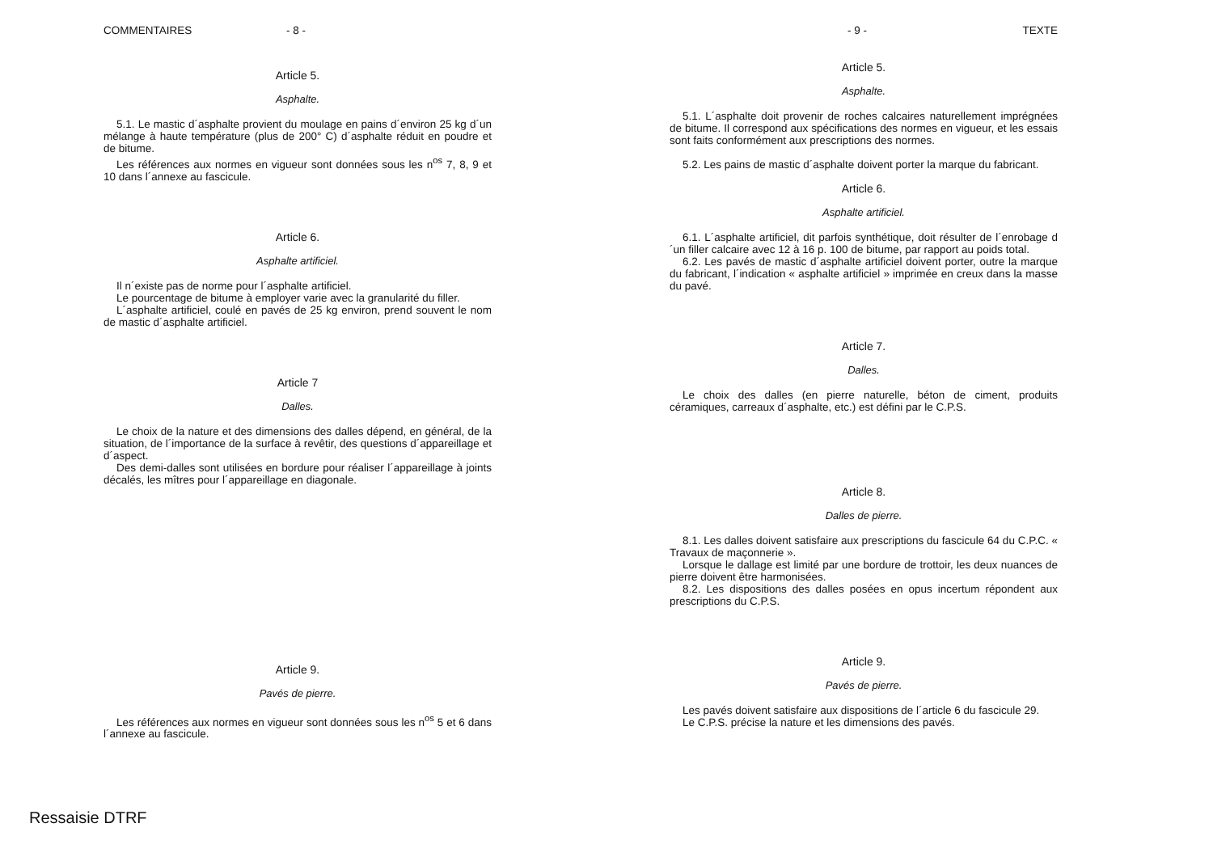COMMENTAIRES - 8 -
Article 5.
Asphalte.
5.1. Le mastic d´asphalte provient du moulage en pains d´environ 25 kg d´un mélange à haute température (plus de 200° C) d´asphalte réduit en poudre et de bitume.
Les références aux normes en vigueur sont données sous les n<sup>os</sup> 7, 8, 9 et 10 dans l´annexe au fascicule.
Article 6.
Asphalte artificiel.
Il n´existe pas de norme pour l´asphalte artificiel.
Le pourcentage de bitume à employer varie avec la granularité du filler.
L´asphalte artificiel, coulé en pavés de 25 kg environ, prend souvent le nom de mastic d´asphalte artificiel.
Article 7
Dalles.
Le choix de la nature et des dimensions des dalles dépend, en général, de la situation, de l´importance de la surface à revêtir, des questions d´appareillage et d´aspect.
Des demi-dalles sont utilisées en bordure pour réaliser l´appareillage à joints décalés, les mîtres pour l´appareillage en diagonale.
Article 9.
Pavés de pierre.
Les références aux normes en vigueur sont données sous les n<sup>os</sup> 5 et 6 dans l´annexe au fascicule.
- 9 - TEXTE
Article 5.
Asphalte.
5.1. L´asphalte doit provenir de roches calcaires naturellement imprégnées de bitume. Il correspond aux spécifications des normes en vigueur, et les essais sont faits conformément aux prescriptions des normes.
5.2. Les pains de mastic d´asphalte doivent porter la marque du fabricant.
Article 6.
Asphalte artificiel.
6.1. L´asphalte artificiel, dit parfois synthétique, doit résulter de l´enrobage d´un filler calcaire avec 12 à 16 p. 100 de bitume, par rapport au poids total.
6.2. Les pavés de mastic d´asphalte artificiel doivent porter, outre la marque du fabricant, l´indication « asphalte artificiel » imprimée en creux dans la masse du pavé.
Article 7.
Dalles.
Le choix des dalles (en pierre naturelle, béton de ciment, produits céramiques, carreaux d´asphalte, etc.) est défini par le C.P.S.
Article 8.
Dalles de pierre.
8.1. Les dalles doivent satisfaire aux prescriptions du fascicule 64 du C.P.C. « Travaux de maçonnerie ».
Lorsque le dallage est limité par une bordure de trottoir, les deux nuances de pierre doivent être harmonisées.
8.2. Les dispositions des dalles posées en opus incertum répondent aux prescriptions du C.P.S.
Article 9.
Pavés de pierre.
Les pavés doivent satisfaire aux dispositions de l´article 6 du fascicule 29.
Le C.P.S. précise la nature et les dimensions des pavés.
Ressaisie DTRF